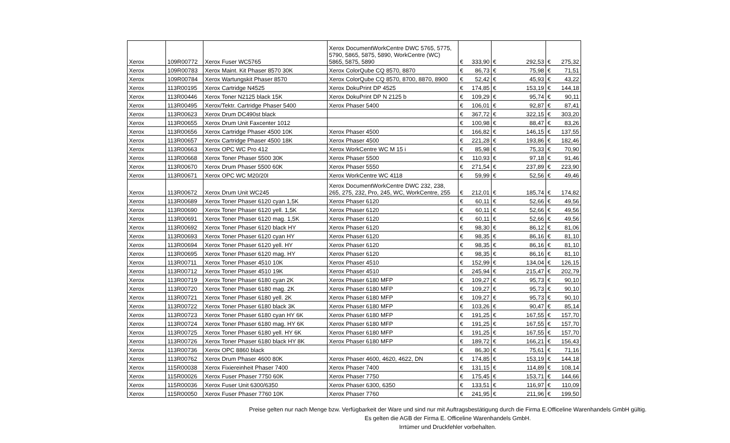| Xerox | 109R00772 | Xerox Fuser WC5765 | Xerox DocumentWorkCentre DWC 5765, 5775, 5790, 5865, 5875, 5890, WorkCentre (WC) 5865, 5875, 5890 | € | 333,90 | € | 292,53 | € | 275,32 |
| Xerox | 109R00783 | Xerox Maint. Kit Phaser 8570 30K | Xerox ColorQube CQ 8570, 8870 | € | 86,73 | € | 75,98 | € | 71,51 |
| Xerox | 109R00784 | Xerox Wartungskit Phaser 8570 | Xerox ColorQube CQ 8570, 8700, 8870, 8900 | € | 52,42 | € | 45,93 | € | 43,22 |
| Xerox | 113R00195 | Xerox Cartridge N4525 | Xerox DokuPrint DP 4525 | € | 174,85 | € | 153,19 | € | 144,18 |
| Xerox | 113R00446 | Xerox Toner N2125 black 15K | Xerox DokuPrint DP N 2125 b | € | 109,29 | € | 95,74 | € | 90,11 |
| Xerox | 113R00495 | Xerox/Tektr. Cartridge Phaser 5400 | Xerox Phaser 5400 | € | 106,01 | € | 92,87 | € | 87,41 |
| Xerox | 113R00623 | Xerox Drum DC490st black | | € | 367,72 | € | 322,15 | € | 303,20 |
| Xerox | 113R00655 | Xerox Drum Unit Faxcenter 1012 | | € | 100,98 | € | 88,47 | € | 83,26 |
| Xerox | 113R00656 | Xerox Cartridge Phaser 4500 10K | Xerox Phaser 4500 | € | 166,82 | € | 146,15 | € | 137,55 |
| Xerox | 113R00657 | Xerox Cartridge Phaser 4500 18K | Xerox Phaser 4500 | € | 221,28 | € | 193,86 | € | 182,46 |
| Xerox | 113R00663 | Xerox OPC WC Pro 412 | Xerox WorkCentre WC M 15 i | € | 85,98 | € | 75,33 | € | 70,90 |
| Xerox | 113R00668 | Xerox Toner Phaser 5500 30K | Xerox Phaser 5500 | € | 110,93 | € | 97,18 | € | 91,46 |
| Xerox | 113R00670 | Xerox Drum Phaser 5500 60K | Xerox Phaser 5550 | € | 271,54 | € | 237,89 | € | 223,90 |
| Xerox | 113R00671 | Xerox OPC WC M20/20I | Xerox WorkCentre WC 4118 | € | 59,99 | € | 52,56 | € | 49,46 |
| Xerox | 113R00672 | Xerox Drum Unit WC245 | Xerox DocumentWorkCentre DWC 232, 238, 265, 275, 232, Pro, 245, WC, WorkCentre, 255 | € | 212,01 | € | 185,74 | € | 174,82 |
| Xerox | 113R00689 | Xerox Toner Phaser 6120 cyan 1,5K | Xerox Phaser 6120 | € | 60,11 | € | 52,66 | € | 49,56 |
| Xerox | 113R00690 | Xerox Toner Phaser 6120 yell. 1,5K | Xerox Phaser 6120 | € | 60,11 | € | 52,66 | € | 49,56 |
| Xerox | 113R00691 | Xerox Toner Phaser 6120 mag. 1,5K | Xerox Phaser 6120 | € | 60,11 | € | 52,66 | € | 49,56 |
| Xerox | 113R00692 | Xerox Toner Phaser 6120 black HY | Xerox Phaser 6120 | € | 98,30 | € | 86,12 | € | 81,06 |
| Xerox | 113R00693 | Xerox Toner Phaser 6120 cyan HY | Xerox Phaser 6120 | € | 98,35 | € | 86,16 | € | 81,10 |
| Xerox | 113R00694 | Xerox Toner Phaser 6120 yell. HY | Xerox Phaser 6120 | € | 98,35 | € | 86,16 | € | 81,10 |
| Xerox | 113R00695 | Xerox Toner Phaser 6120 mag. HY | Xerox Phaser 6120 | € | 98,35 | € | 86,16 | € | 81,10 |
| Xerox | 113R00711 | Xerox Toner Phaser 4510 10K | Xerox Phaser 4510 | € | 152,99 | € | 134,04 | € | 126,15 |
| Xerox | 113R00712 | Xerox Toner Phaser 4510 19K | Xerox Phaser 4510 | € | 245,94 | € | 215,47 | € | 202,79 |
| Xerox | 113R00719 | Xerox Toner Phaser 6180 cyan 2K | Xerox Phaser 6180 MFP | € | 109,27 | € | 95,73 | € | 90,10 |
| Xerox | 113R00720 | Xerox Toner Phaser 6180 mag. 2K | Xerox Phaser 6180 MFP | € | 109,27 | € | 95,73 | € | 90,10 |
| Xerox | 113R00721 | Xerox Toner Phaser 6180 yell. 2K | Xerox Phaser 6180 MFP | € | 109,27 | € | 95,73 | € | 90,10 |
| Xerox | 113R00722 | Xerox Toner Phaser 6180 black 3K | Xerox Phaser 6180 MFP | € | 103,26 | € | 90,47 | € | 85,14 |
| Xerox | 113R00723 | Xerox Toner Phaser 6180 cyan HY 6K | Xerox Phaser 6180 MFP | € | 191,25 | € | 167,55 | € | 157,70 |
| Xerox | 113R00724 | Xerox Toner Phaser 6180 mag. HY 6K | Xerox Phaser 6180 MFP | € | 191,25 | € | 167,55 | € | 157,70 |
| Xerox | 113R00725 | Xerox Toner Phaser 6180 yell. HY 6K | Xerox Phaser 6180 MFP | € | 191,25 | € | 167,55 | € | 157,70 |
| Xerox | 113R00726 | Xerox Toner Phaser 6180 black HY 8K | Xerox Phaser 6180 MFP | € | 189,72 | € | 166,21 | € | 156,43 |
| Xerox | 113R00736 | Xerox OPC 8860 black | | € | 86,30 | € | 75,61 | € | 71,16 |
| Xerox | 113R00762 | Xerox Drum Phaser 4600 80K | Xerox Phaser 4600, 4620, 4622, DN | € | 174,85 | € | 153,19 | € | 144,18 |
| Xerox | 115R00038 | Xerox Fixiereinheit Phaser 7400 | Xerox Phaser 7400 | € | 131,15 | € | 114,89 | € | 108,14 |
| Xerox | 115R00026 | Xerox Fuser Phaser 7750 60K | Xerox Phaser 7750 | € | 175,45 | € | 153,71 | € | 144,66 |
| Xerox | 115R00036 | Xerox Fuser Unit 6300/6350 | Xerox Phaser 6300, 6350 | € | 133,51 | € | 116,97 | € | 110,09 |
| Xerox | 115R00050 | Xerox Fuser Phaser 7760 10K | Xerox Phaser 7760 | € | 241,95 | € | 211,96 | € | 199,50 |
Preise gelten nur nach Menge bzw. Verfügbarkeit der Ware und sind nur mit Auftragsbestätigung durch die Firma E.Officeline Warenhandels GmbH gültig.
Es gelten die AGB der Firma E. Officeline Warenhandels GmbH.
Irrtümer und Druckfehler vorbehalten.